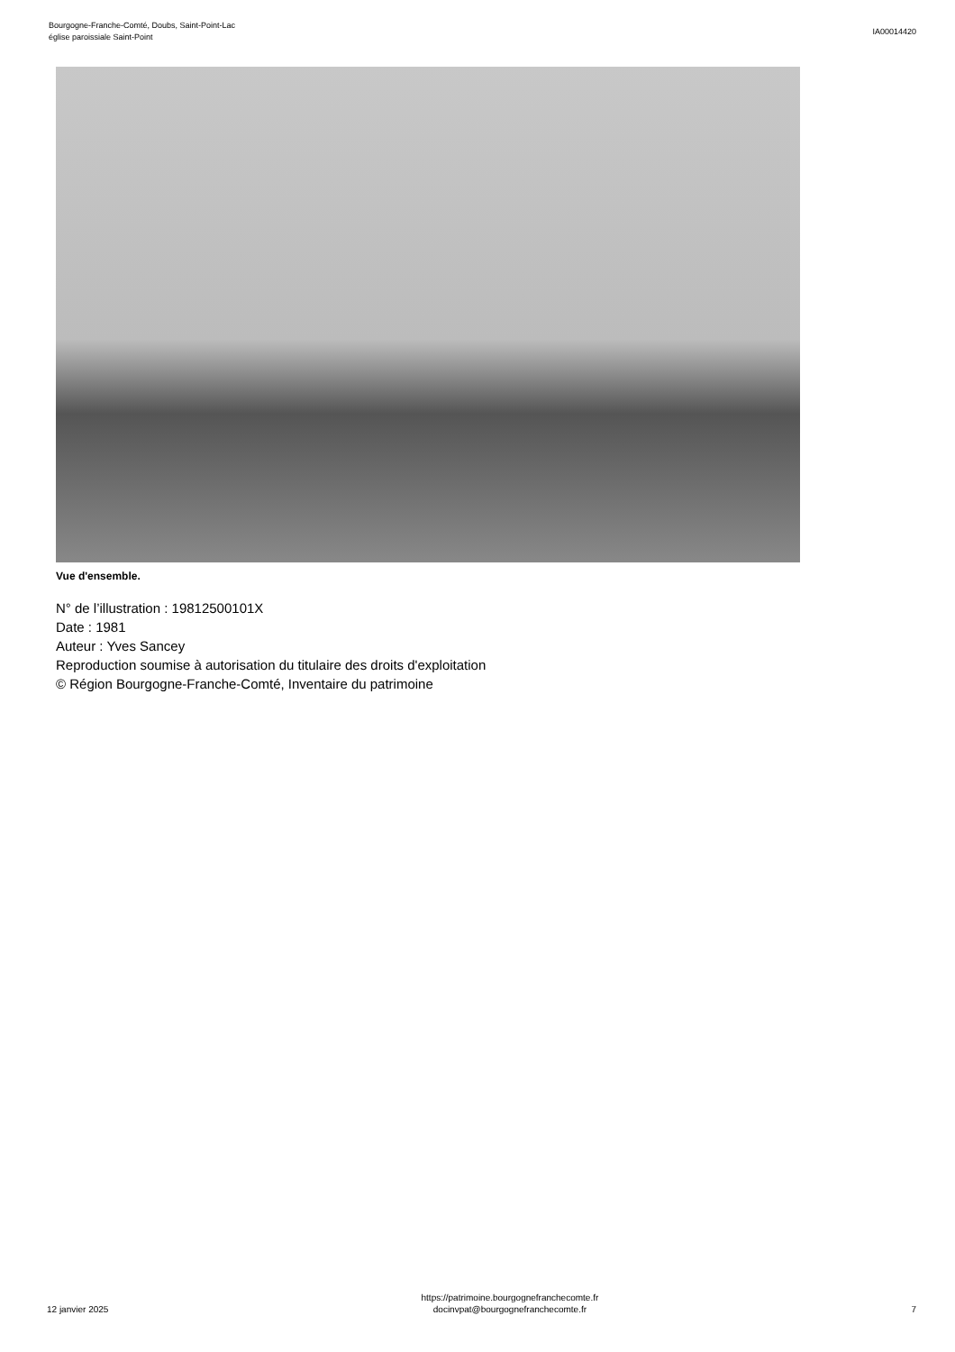Bourgogne-Franche-Comté, Doubs, Saint-Point-Lac
église paroissiale Saint-Point
IA00014420
Vue d'ensemble.
N° de l’illustration : 19812500101X
Date : 1981
Auteur : Yves Sancey
Reproduction soumise à autorisation du titulaire des droits d'exploitation
© Région Bourgogne-Franche-Comté, Inventaire du patrimoine
12 janvier 2025
https://patrimoine.bourgognefranchecomte.fr
docinvpat@bourgognefranchecomte.fr
7